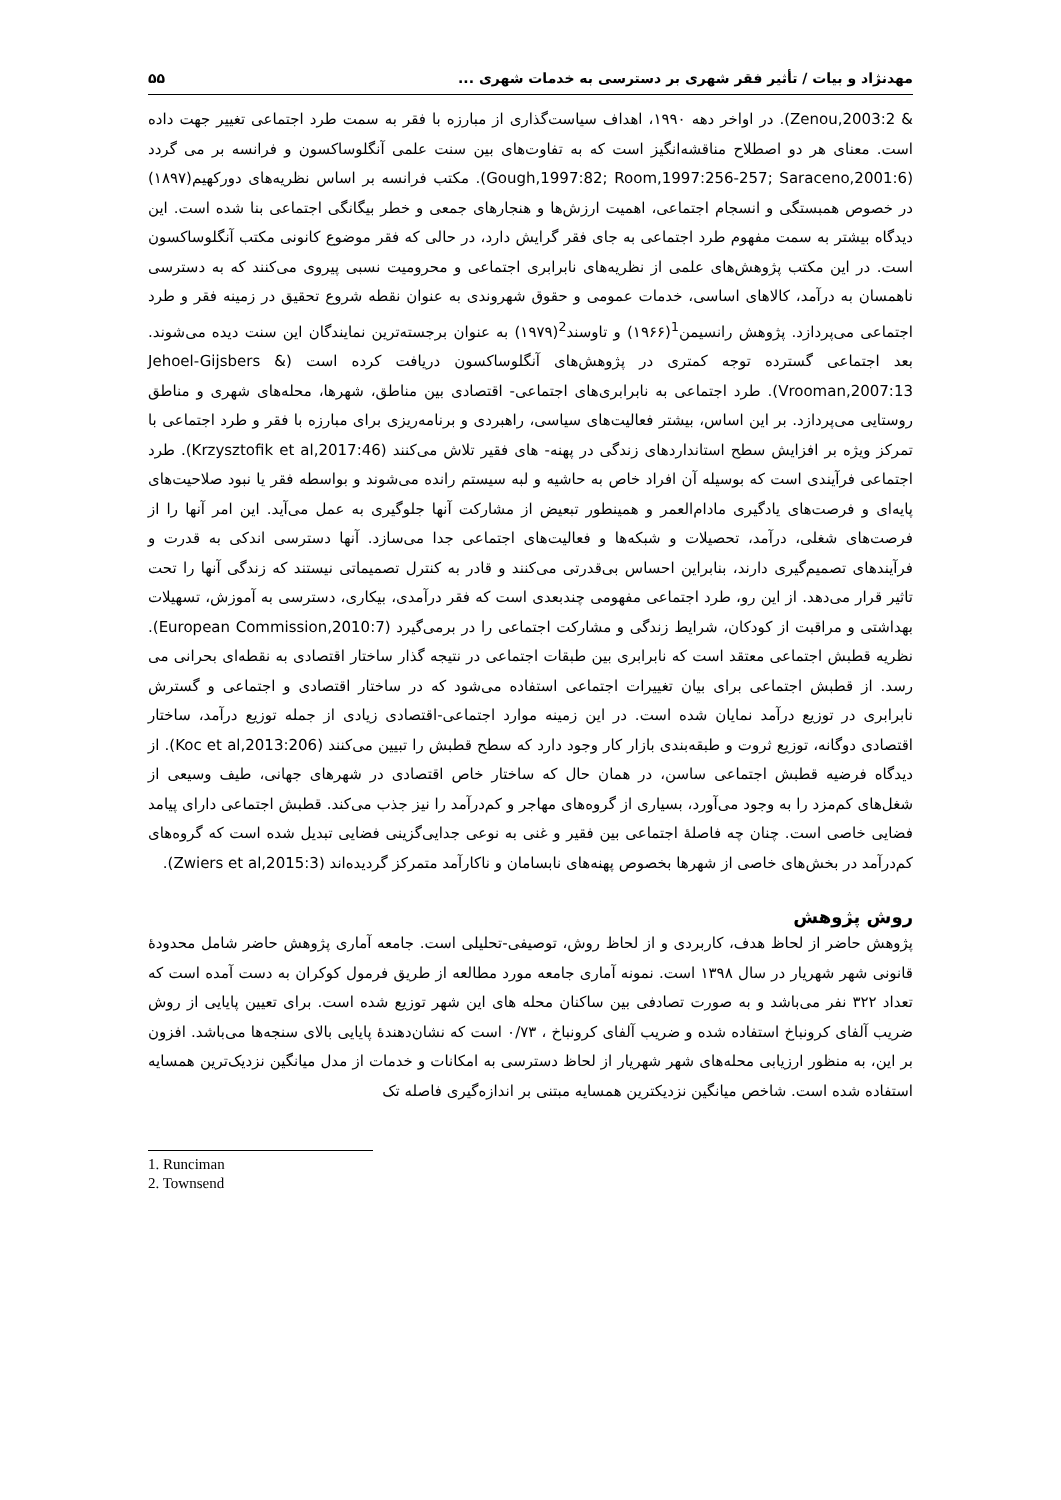مهدنژاد و بیات / تأثیر فقر شهری بر دسترسی به خدمات شهری ... ۵۵
& Zenou,2003:2). در اواخر دهه ۱۹۹۰، اهداف سیاست‌گذاری از مبارزه با فقر به سمت طرد اجتماعی تغییر جهت داده است. معنای هر دو اصطلاح مناقشه‌انگیز است که به تفاوت‌های بین سنت علمی آنگلوساکسون و فرانسه بر می گردد (Gough,1997:82; Room,1997:256-257; Saraceno,2001:6). مکتب فرانسه بر اساس نظریه‌های دورکهیم(۱۸۹۷) در خصوص همبستگی و انسجام اجتماعی، اهمیت ارزش‌ها و هنجارهای جمعی و خطر بیگانگی اجتماعی بنا شده است. این دیدگاه بیشتر به سمت مفهوم طرد اجتماعی به جای فقر گرایش دارد، در حالی که فقر موضوع کانونی مکتب آنگلوساکسون است. در این مکتب پژوهش‌های علمی از نظریه‌های نابرابری اجتماعی و محرومیت نسبی پیروی می‌کنند که به دسترسی ناهمسان به درآمد، کالاهای اساسی، خدمات عمومی و حقوق شهروندی به عنوان نقطه شروع تحقیق در زمینه فقر و طرد اجتماعی می‌پردازد. پژوهش رانسیمن<sup>1</sup>(۱۹۶۶) و تاوسند<sup>2</sup>(۱۹۷۹) به عنوان برجسته‌ترین نمایندگان این سنت دیده می‌شوند. بعد اجتماعی گسترده توجه کمتری در پژوهش‌های آنگلوساکسون دریافت کرده است (Jehoel-Gijsbers & Vrooman,2007:13). طرد اجتماعی به نابرابری‌های اجتماعی- اقتصادی بین مناطق، شهرها، محله‌های شهری و مناطق روستایی می‌پردازد. بر این اساس، بیشتر فعالیت‌های سیاسی، راهبردی و برنامه‌ریزی برای مبارزه با فقر و طرد اجتماعی با تمرکز ویژه بر افزایش سطح استانداردهای زندگی در پهنه- های فقیر تلاش می‌کنند (Krzysztofik et al,2017:46). طرد اجتماعی فرآیندی است که بوسیله آن افراد خاص به حاشیه و لبه سیستم رانده می‌شوند و بواسطه فقر یا نبود صلاحیت‌های پایه‌ای و فرصت‌های یادگیری مادام‌العمر و همینطور تبعیض از مشارکت آنها جلوگیری به عمل می‌آید. این امر آنها را از فرصت‌های شغلی، درآمد، تحصیلات و شبکه‌ها و فعالیت‌های اجتماعی جدا می‌سازد. آنها دسترسی اندکی به قدرت و فرآیندهای تصمیم‌گیری دارند، بنابراین احساس بی‌قدرتی می‌کنند و قادر به کنترل تصمیماتی نیستند که زندگی آنها را تحت تاثیر قرار می‌دهد. از این رو، طرد اجتماعی مفهومی چندبعدی است که فقر درآمدی، بیکاری، دسترسی به آموزش، تسهیلات بهداشتی و مراقبت از کودکان، شرایط زندگی و مشارکت اجتماعی را در برمی‌گیرد (European Commission,2010:7). نظریه قطبش اجتماعی معتقد است که نابرابری بین طبقات اجتماعی در نتیجه گذار ساختار اقتصادی به نقطه‌ای بحرانی می رسد. از قطبش اجتماعی برای بیان تغییرات اجتماعی استفاده می‌شود که در ساختار اقتصادی و اجتماعی و گسترش نابرابری در توزیع درآمد نمایان شده است. در این زمینه موارد اجتماعی-اقتصادی زیادی از جمله توزیع درآمد، ساختار اقتصادی دوگانه، توزیع ثروت و طبقه‌بندی بازار کار وجود دارد که سطح قطبش را تبیین می‌کنند (Koc et al,2013:206). از دیدگاه فرضیه قطبش اجتماعی ساسن، در همان حال که ساختار خاص اقتصادی در شهرهای جهانی، طیف وسیعی از شغل‌های کم‌مزد را به وجود می‌آورد، بسیاری از گروه‌های مهاجر و کم‌درآمد را نیز جذب می‌کند. قطبش اجتماعی دارای پیامد فضایی خاصی است. چنان چه فاصلهٔ اجتماعی بین فقیر و غنی به نوعی جدایی‌گزینی فضایی تبدیل شده است که گروه‌های کم‌درآمد در بخش‌های خاصی از شهرها بخصوص پهنه‌های نابسامان و ناکارآمد متمرکز گردیده‌اند (Zwiers et al,2015:3).
روش پژوهش
پژوهش حاضر از لحاظ هدف، کاربردی و از لحاظ روش، توصیفی-تحلیلی است. جامعه آماری پژوهش حاضر شامل محدودهٔ قانونی شهر شهریار در سال ۱۳۹۸ است. نمونه آماری جامعه مورد مطالعه از طریق فرمول کوکران به دست آمده است که تعداد ۳۲۲ نفر می‌باشد و به صورت تصادفی بین ساکنان محله های این شهر توزیع شده است. برای تعیین پایایی از روش ضریب آلفای کرونباخ استفاده شده و ضریب آلفای کرونباخ ، ۰/۷۳ است که نشان‌دهندهٔ پایایی بالای سنجه‌ها می‌باشد. افزون بر این، به منظور ارزیابی محله‌های شهر شهریار از لحاظ دسترسی به امکانات و خدمات از مدل میانگین نزدیک‌ترین همسایه استفاده شده است. شاخص میانگین نزدیکترین همسایه مبتنی بر اندازه‌گیری فاصله تک
1. Runciman
2. Townsend